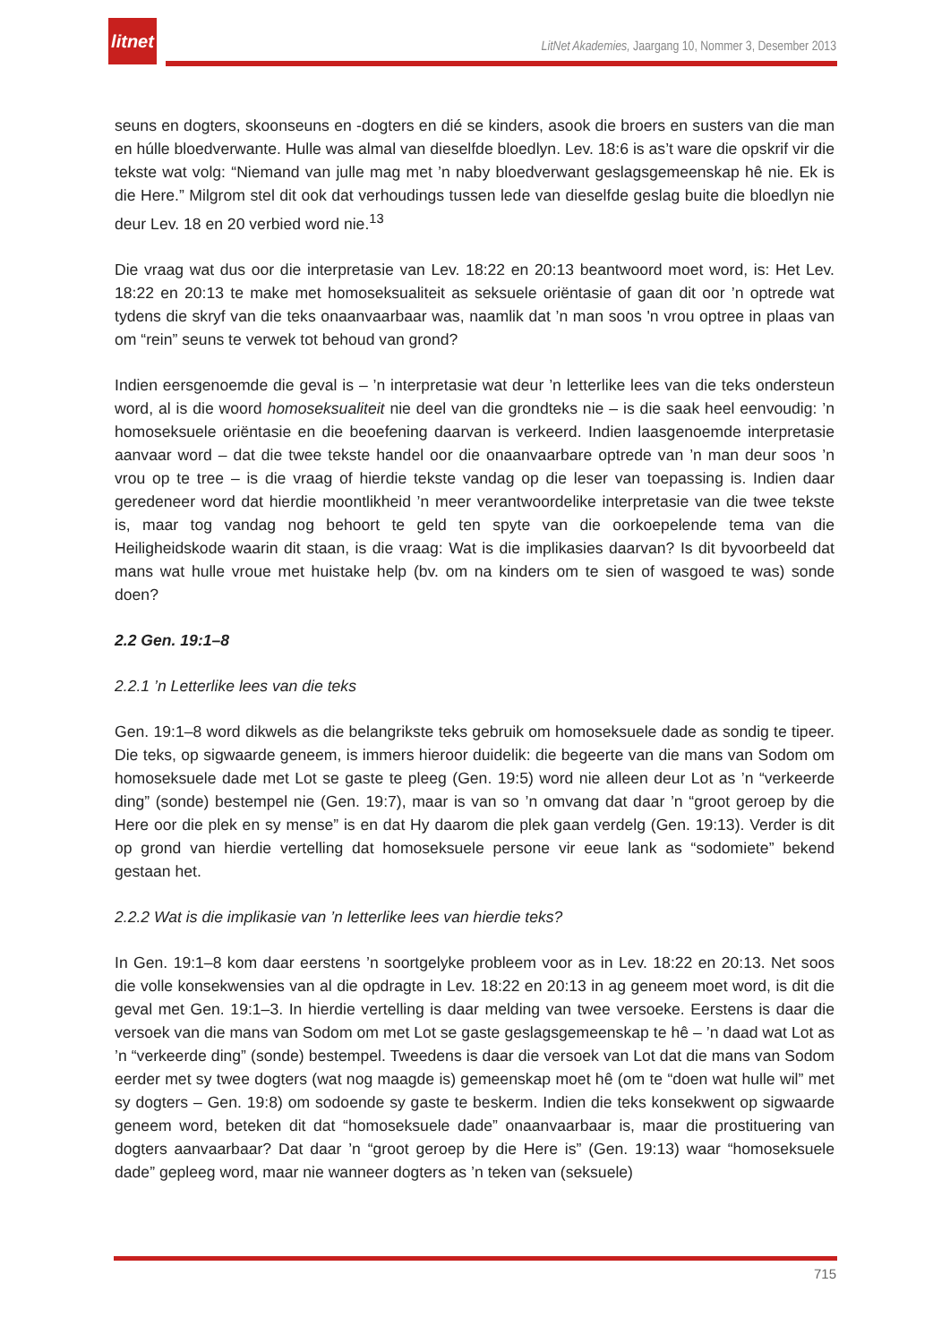litnet
LitNet Akademies, Jaargang 10, Nommer 3, Desember 2013
seuns en dogters, skoonseuns en -dogters en dié se kinders, asook die broers en susters van die man en húlle bloedverwante. Hulle was almal van dieselfde bloedlyn. Lev. 18:6 is as’t ware die opskrif vir die tekste wat volg: “Niemand van julle mag met ’n naby bloedverwant geslagsgemeenskap hê nie. Ek is die Here.” Milgrom stel dit ook dat verhoudings tussen lede van dieselfde geslag buite die bloedlyn nie deur Lev. 18 en 20 verbied word nie.<sup>13</sup>
Die vraag wat dus oor die interpretasie van Lev. 18:22 en 20:13 beantwoord moet word, is: Het Lev. 18:22 en 20:13 te make met homoseksualiteit as seksuele oriëntasie of gaan dit oor ’n optrede wat tydens die skryf van die teks onaanvaarbaar was, naamlik dat ’n man soos 'n vrou optree in plaas van om “rein” seuns te verwek tot behoud van grond?
Indien eersgenoemde die geval is – ’n interpretasie wat deur ’n letterlike lees van die teks ondersteun word, al is die woord homoseksualiteit nie deel van die grondteks nie – is die saak heel eenvoudig: ’n homoseksuele oriëntasie en die beoefening daarvan is verkeerd. Indien laasgenoemde interpretasie aanvaar word – dat die twee tekste handel oor die onaanvaarbare optrede van ’n man deur soos ’n vrou op te tree – is die vraag of hierdie tekste vandag op die leser van toepassing is. Indien daar geredeneer word dat hierdie moontlikheid ’n meer verantwoordelike interpretasie van die twee tekste is, maar tog vandag nog behoort te geld ten spyte van die oorkoepelende tema van die Heiligheidskode waarin dit staan, is die vraag: Wat is die implikasies daarvan? Is dit byvoorbeeld dat mans wat hulle vroue met huistake help (bv. om na kinders om te sien of wasgoed te was) sonde doen?
2.2 Gen. 19:1–8
2.2.1 ’n Letterlike lees van die teks
Gen. 19:1–8 word dikwels as die belangrikste teks gebruik om homoseksuele dade as sondig te tipeer. Die teks, op sigwaarde geneem, is immers hieroor duidelik: die begeerte van die mans van Sodom om homoseksuele dade met Lot se gaste te pleeg (Gen. 19:5) word nie alleen deur Lot as ’n “verkeerde ding” (sonde) bestempel nie (Gen. 19:7), maar is van so ’n omvang dat daar ’n “groot geroep by die Here oor die plek en sy mense” is en dat Hy daarom die plek gaan verdelg (Gen. 19:13). Verder is dit op grond van hierdie vertelling dat homoseksuele persone vir eeue lank as “sodomiete” bekend gestaan het.
2.2.2 Wat is die implikasie van ’n letterlike lees van hierdie teks?
In Gen. 19:1–8 kom daar eerstens ’n soortgelyke probleem voor as in Lev. 18:22 en 20:13. Net soos die volle konsekwensies van al die opdragte in Lev. 18:22 en 20:13 in ag geneem moet word, is dit die geval met Gen. 19:1–3. In hierdie vertelling is daar melding van twee versoeke. Eerstens is daar die versoek van die mans van Sodom om met Lot se gaste geslagsgemeenskap te hê – ’n daad wat Lot as ’n “verkeerde ding” (sonde) bestempel. Tweedens is daar die versoek van Lot dat die mans van Sodom eerder met sy twee dogters (wat nog maagde is) gemeenskap moet hê (om te “doen wat hulle wil” met sy dogters – Gen. 19:8) om sodoende sy gaste te beskerm. Indien die teks konsekwent op sigwaarde geneem word, beteken dit dat “homoseksuele dade” onaanvaarbaar is, maar die prostituering van dogters aanvaarbaar? Dat daar ’n “groot geroep by die Here is” (Gen. 19:13) waar “homoseksuele dade” gepleeg word, maar nie wanneer dogters as ’n teken van (seksuele)
715